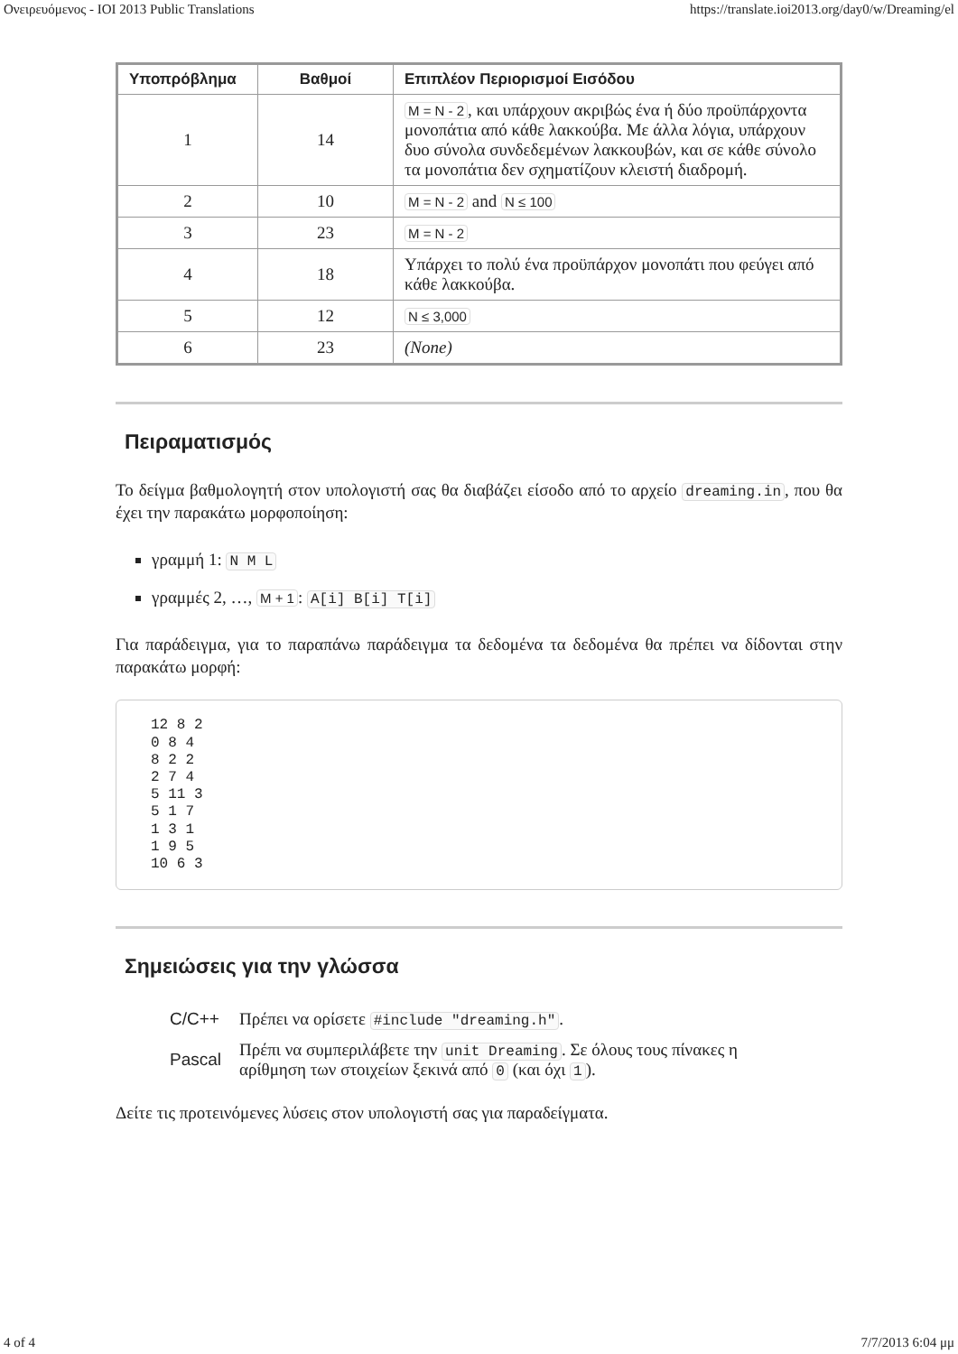Ονειρευόμενος - IOI 2013 Public Translations https://translate.ioi2013.org/day0/w/Dreaming/el
| Υποπρόβλημα | Βαθμοί | Επιπλέον Περιορισμοί Εισόδου |
| --- | --- | --- |
| 1 | 14 | M = N - 2 , και υπάρχουν ακριβώς ένα ή δύο προϋπάρχοντα μονοπάτια από κάθε λακκούβα. Με άλλα λόγια, υπάρχουν δυο σύνολα συνδεδεμένων λακκουβών, και σε κάθε σύνολο τα μονοπάτια δεν σχηματίζουν κλειστή διαδρομή. |
| 2 | 10 | M = N - 2 and N ≤ 100 |
| 3 | 23 | M = N - 2 |
| 4 | 18 | Υπάρχει το πολύ ένα προϋπάρχον μονοπάτι που φεύγει από κάθε λακκούβα. |
| 5 | 12 | N ≤ 3,000 |
| 6 | 23 | (None) |
Πειραματισμός
Το δείγμα βαθμολογητή στον υπολογιστή σας θα διαβάζει είσοδο από το αρχείο dreaming.in, που θα έχει την παρακάτω μορφοποίηση:
γραμμή 1: N M L
γραμμές 2, …, M + 1: A[i] B[i] T[i]
Για παράδειγμα, για το παραπάνω παράδειγμα τα δεδομένα τα δεδομένα θα πρέπει να δίδονται στην παρακάτω μορφή:
12 8 2
0 8 4
8 2 2
2 7 4
5 11 3
5 1 7
1 3 1
1 9 5
10 6 3
Σημειώσεις για την γλώσσα
| C/C++ | Πρέπει να ορίσετε #include "dreaming.h" . |
| Pascal | Πρέπι να συμπεριλάβετε την unit Dreaming . Σε όλους τους πίνακες η αρίθμηση των στοιχείων ξεκινά από 0 (και όχι 1 ). |
Δείτε τις προτεινόμενες λύσεις στον υπολογιστή σας για παραδείγματα.
4 of 4 7/7/2013 6:04 μμ